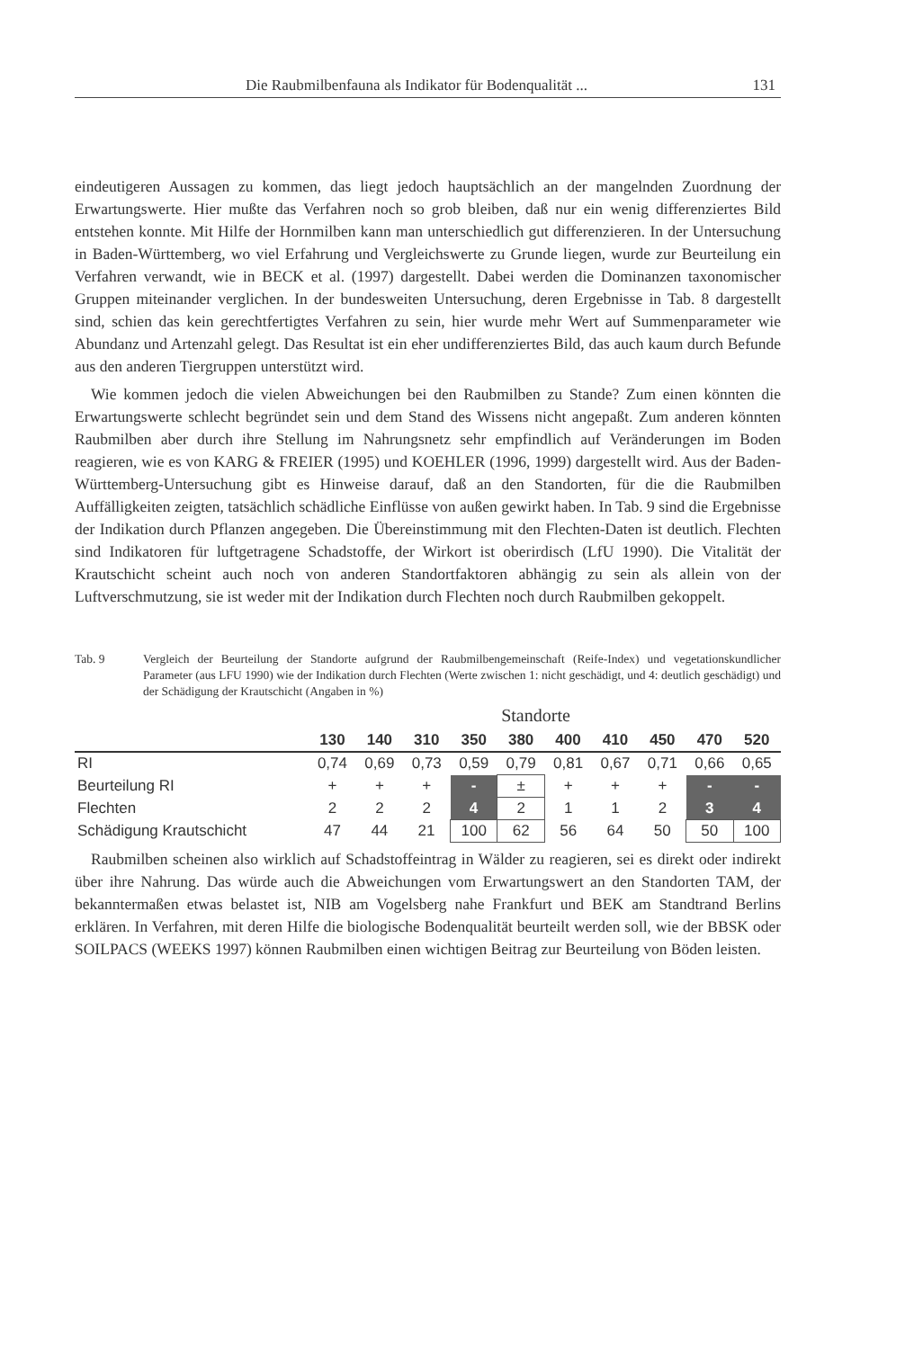Die Raubmilbenfauna als Indikator für Bodenqualität ... 131
eindeutigeren Aussagen zu kommen, das liegt jedoch hauptsächlich an der mangelnden Zuordnung der Erwartungswerte. Hier mußte das Verfahren noch so grob bleiben, daß nur ein wenig differenziertes Bild entstehen konnte. Mit Hilfe der Hornmilben kann man unterschiedlich gut differenzieren. In der Untersuchung in Baden-Württemberg, wo viel Erfahrung und Vergleichswerte zu Grunde liegen, wurde zur Beurteilung ein Verfahren verwandt, wie in BECK et al. (1997) dargestellt. Dabei werden die Dominanzen taxonomischer Gruppen miteinander verglichen. In der bundesweiten Untersuchung, deren Ergebnisse in Tab. 8 dargestellt sind, schien das kein gerechtfertigtes Verfahren zu sein, hier wurde mehr Wert auf Summenparameter wie Abundanz und Artenzahl gelegt. Das Resultat ist ein eher undifferenziertes Bild, das auch kaum durch Befunde aus den anderen Tiergruppen unterstützt wird.
Wie kommen jedoch die vielen Abweichungen bei den Raubmilben zu Stande? Zum einen könnten die Erwartungswerte schlecht begründet sein und dem Stand des Wissens nicht angepaßt. Zum anderen könnten Raubmilben aber durch ihre Stellung im Nahrungsnetz sehr empfindlich auf Veränderungen im Boden reagieren, wie es von KARG & FREIER (1995) und KOEHLER (1996, 1999) dargestellt wird. Aus der Baden-Württemberg-Untersuchung gibt es Hinweise darauf, daß an den Standorten, für die die Raubmilben Auffälligkeiten zeigten, tatsächlich schädliche Einflüsse von außen gewirkt haben. In Tab. 9 sind die Ergebnisse der Indikation durch Pflanzen angegeben. Die Übereinstimmung mit den Flechten-Daten ist deutlich. Flechten sind Indikatoren für luftgetragene Schadstoffe, der Wirkort ist oberirdisch (LfU 1990). Die Vitalität der Krautschicht scheint auch noch von anderen Standortfaktoren abhängig zu sein als allein von der Luftverschmutzung, sie ist weder mit der Indikation durch Flechten noch durch Raubmilben gekoppelt.
Tab. 9 Vergleich der Beurteilung der Standorte aufgrund der Raubmilbengemeinschaft (Reife-Index) und vegetationskundlicher Parameter (aus LFU 1990) wie der Indikation durch Flechten (Werte zwischen 1: nicht geschädigt, und 4: deutlich geschädigt) und der Schädigung der Krautschicht (Angaben in %)
Standorte
| | 130 | 140 | 310 | 350 | 380 | 400 | 410 | 450 | 470 | 520 |
| --- | --- | --- | --- | --- | --- | --- | --- | --- | --- | --- |
| RI | 0,74 | 0,69 | 0,73 | 0,59 | 0,79 | 0,81 | 0,67 | 0,71 | 0,66 | 0,65 |
| Beurteilung RI | + | + | + | - | ± | + | + | + | - | - |
| Flechten | 2 | 2 | 2 | 4 | 2 | 1 | 1 | 2 | 3 | 4 |
| Schädigung Krautschicht | 47 | 44 | 21 | 100 | 62 | 56 | 64 | 50 | 50 | 100 |
Raubmilben scheinen also wirklich auf Schadstoffeintrag in Wälder zu reagieren, sei es direkt oder indirekt über ihre Nahrung. Das würde auch die Abweichungen vom Erwartungswert an den Standorten TAM, der bekanntermaßen etwas belastet ist, NIB am Vogelsberg nahe Frankfurt und BEK am Standtrand Berlins erklären. In Verfahren, mit deren Hilfe die biologische Bodenqualität beurteilt werden soll, wie der BBSK oder SOILPACS (WEEKS 1997) können Raubmilben einen wichtigen Beitrag zur Beurteilung von Böden leisten.